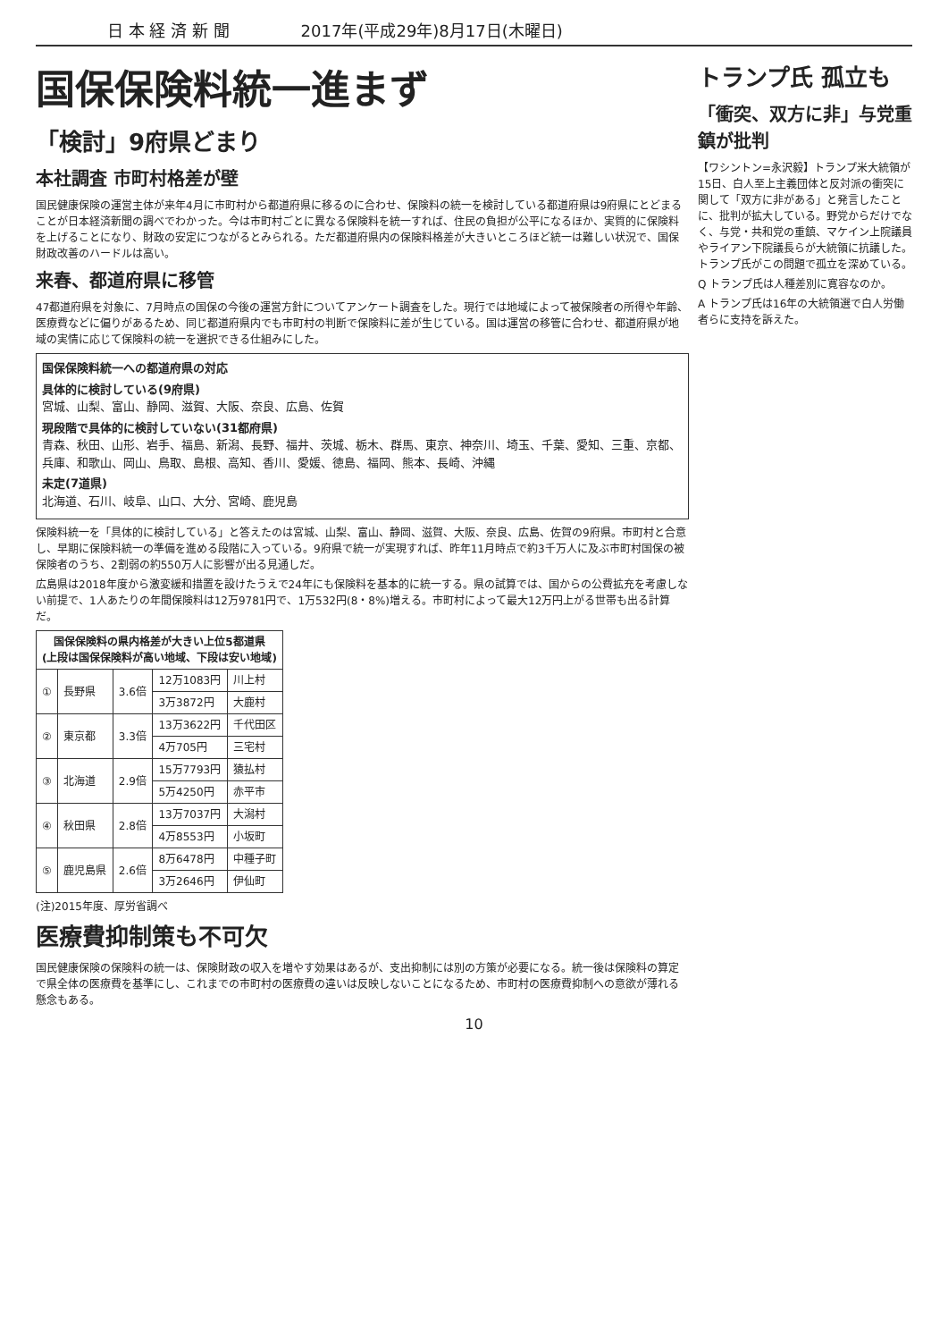日 本 経 済 新 聞 2017年(平成29年)8月17日(木曜日)
国保保険料統一進まず
「検討」9府県どまり
本社調査 市町村格差が壁
国民健康保険の運営主体が来年4月に市町村から都道府県に移るのに合わせ、保険料の統一を検討している都道府県は9府県にとどまることが日本経済新聞の調べでわかった。今は市町村ごとに異なる保険料を統一すれば、住民の負担が公平になるほか、実質的に保険料を上げることになり、財政の安定につながるとみられる。ただ都道府県内の保険料格差が大きいところほど統一は難しい状況で、国保財政改善のハードルは高い。
来春、都道府県に移管
47都道府県を対象に、7月時点の国保の今後の運営方針についてアンケート調査をした。現行では地域によって被保険者の所得や年齢、医療費などに偏りがあるため、同じ都道府県内でも市町村の判断で保険料に差が生じている。国は運営の移管に合わせ、都道府県が地域の実情に応じて保険料の統一を選択できる仕組みにした。
国保保険料統一への都道府県の対応
具体的に検討している(9府県)
宮城、山梨、富山、静岡、滋賀、大阪、奈良、広島、佐賀
現段階で具体的に検討していない(31都府県)
青森、秋田、山形、岩手、福島、新潟、長野、福井、茨城、栃木、群馬、東京、神奈川、埼玉、千葉、愛知、三重、京都、兵庫、和歌山、岡山、鳥取、島根、高知、香川、愛媛、徳島、福岡、熊本、長崎、沖縄
未定(7道県)
北海道、石川、岐阜、山口、大分、宮崎、鹿児島
保険料統一を「具体的に検討している」と答えたのは宮城、山梨、富山、静岡、滋賀、大阪、奈良、広島、佐賀の9府県。市町村と合意し、早期に保険料統一の準備を進める段階に入っている。9府県で統一が実現すれば、昨年11月時点で約3千万人に及ぶ市町村国保の被保険者のうち、2割弱の約550万人に影響が出る見通しだ。
広島県は2018年度から激変緩和措置を設けたうえで24年にも保険料を基本的に統一する。県の試算では、国からの公費拡充を考慮しない前提で、1人あたりの年間保険料は12万9781円で、1万532円(8・8%)増える。市町村によって最大12万円上がる世帯も出る計算だ。
| 国保保険料の県内格差が大きい上位5都道県 (上段は国保保険料が高い地域、下段は安い地域) | | | | |
| --- | --- | --- | --- | --- |
| ① | 長野県 | 3.6倍 | 12万1083円 | 川上村 |
| | | | 3万3872円 | 大鹿村 |
| ② | 東京都 | 3.3倍 | 13万3622円 | 千代田区 |
| | | | 4万705円 | 三宅村 |
| ③ | 北海道 | 2.9倍 | 15万7793円 | 猿払村 |
| | | | 5万4250円 | 赤平市 |
| ④ | 秋田県 | 2.8倍 | 13万7037円 | 大潟村 |
| | | | 4万8553円 | 小坂町 |
| ⑤ | 鹿児島県 | 2.6倍 | 8万6478円 | 中種子町 |
| | | | 3万2646円 | 伊仙町 |
(注)2015年度、厚労省調べ
医療費抑制策も不可欠
国民健康保険の保険料の統一は、保険財政の収入を増やす効果はあるが、支出抑制には別の方策が必要になる。統一後は保険料の算定で県全体の医療費を基準にし、これまでの市町村の医療費の違いは反映しないことになるため、市町村の医療費抑制への意欲が薄れる懸念もある。
トランプ氏 孤立も
「衝突、双方に非」与党重鎮が批判
【ワシントン=永沢毅】トランプ米大統領が15日、白人至上主義団体と反対派の衝突に関して「双方に非がある」と発言したことに、批判が拡大している。野党からだけでなく、与党・共和党の重鎮、マケイン上院議員やライアン下院議長らが大統領に抗議した。トランプ氏がこの問題で孤立を深めている。
Q トランプ氏は人種差別に寛容なのか。
A トランプ氏は16年の大統領選で白人労働者らに支持を訴えた。
10